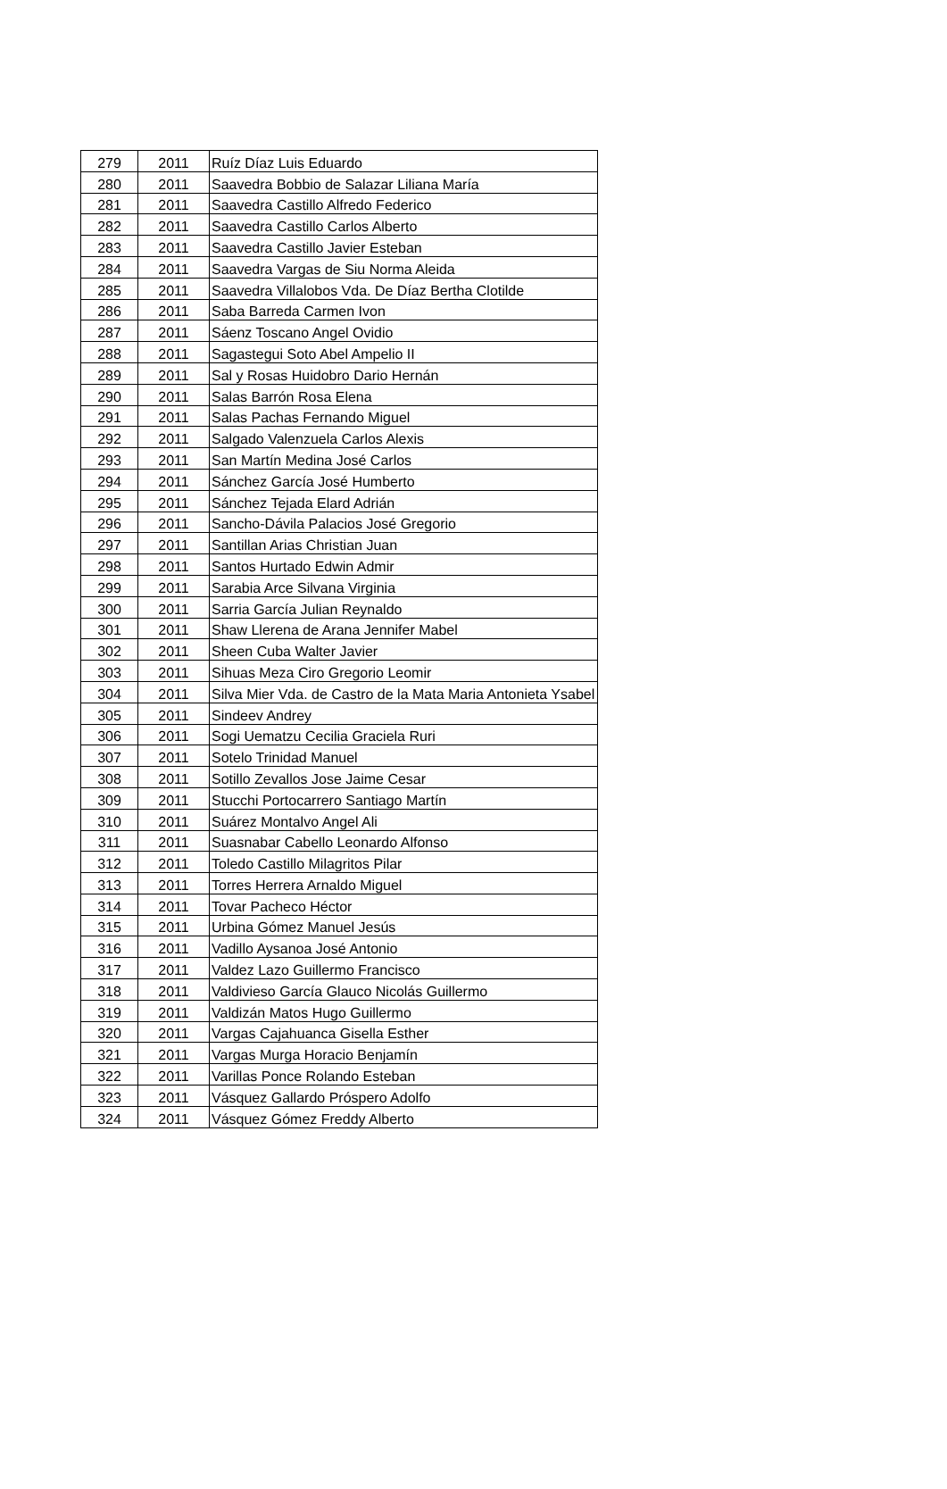| 279 | 2011 | Ruíz Díaz Luis Eduardo |
| 280 | 2011 | Saavedra Bobbio de Salazar Liliana María |
| 281 | 2011 | Saavedra Castillo Alfredo Federico |
| 282 | 2011 | Saavedra Castillo Carlos Alberto |
| 283 | 2011 | Saavedra Castillo Javier Esteban |
| 284 | 2011 | Saavedra Vargas de Siu Norma Aleida |
| 285 | 2011 | Saavedra Villalobos Vda. De Díaz Bertha Clotilde |
| 286 | 2011 | Saba Barreda Carmen Ivon |
| 287 | 2011 | Sáenz Toscano Angel Ovidio |
| 288 | 2011 | Sagastegui Soto Abel Ampelio II |
| 289 | 2011 | Sal y Rosas Huidobro Dario Hernán |
| 290 | 2011 | Salas Barrón Rosa Elena |
| 291 | 2011 | Salas Pachas Fernando Miguel |
| 292 | 2011 | Salgado Valenzuela Carlos Alexis |
| 293 | 2011 | San Martín Medina José Carlos |
| 294 | 2011 | Sánchez García José Humberto |
| 295 | 2011 | Sánchez Tejada Elard Adrián |
| 296 | 2011 | Sancho-Dávila Palacios José Gregorio |
| 297 | 2011 | Santillan Arias Christian Juan |
| 298 | 2011 | Santos Hurtado Edwin Admir |
| 299 | 2011 | Sarabia Arce Silvana Virginia |
| 300 | 2011 | Sarria García Julian Reynaldo |
| 301 | 2011 | Shaw Llerena de Arana Jennifer Mabel |
| 302 | 2011 | Sheen Cuba Walter Javier |
| 303 | 2011 | Sihuas Meza Ciro Gregorio Leomir |
| 304 | 2011 | Silva Mier Vda. de Castro de la Mata Maria Antonieta Ysabel |
| 305 | 2011 | Sindeev Andrey |
| 306 | 2011 | Sogi Uematzu Cecilia Graciela Ruri |
| 307 | 2011 | Sotelo Trinidad Manuel |
| 308 | 2011 | Sotillo Zevallos Jose Jaime Cesar |
| 309 | 2011 | Stucchi Portocarrero Santiago Martín |
| 310 | 2011 | Suárez Montalvo Angel Ali |
| 311 | 2011 | Suasnabar Cabello Leonardo Alfonso |
| 312 | 2011 | Toledo Castillo Milagritos Pilar |
| 313 | 2011 | Torres Herrera Arnaldo Miguel |
| 314 | 2011 | Tovar Pacheco Héctor |
| 315 | 2011 | Urbina Gómez Manuel Jesús |
| 316 | 2011 | Vadillo Aysanoa José Antonio |
| 317 | 2011 | Valdez Lazo Guillermo Francisco |
| 318 | 2011 | Valdivieso García Glauco Nicolás Guillermo |
| 319 | 2011 | Valdizán Matos Hugo Guillermo |
| 320 | 2011 | Vargas Cajahuanca Gisella Esther |
| 321 | 2011 | Vargas Murga Horacio Benjamín |
| 322 | 2011 | Varillas Ponce Rolando Esteban |
| 323 | 2011 | Vásquez Gallardo Próspero Adolfo |
| 324 | 2011 | Vásquez Gómez Freddy Alberto |